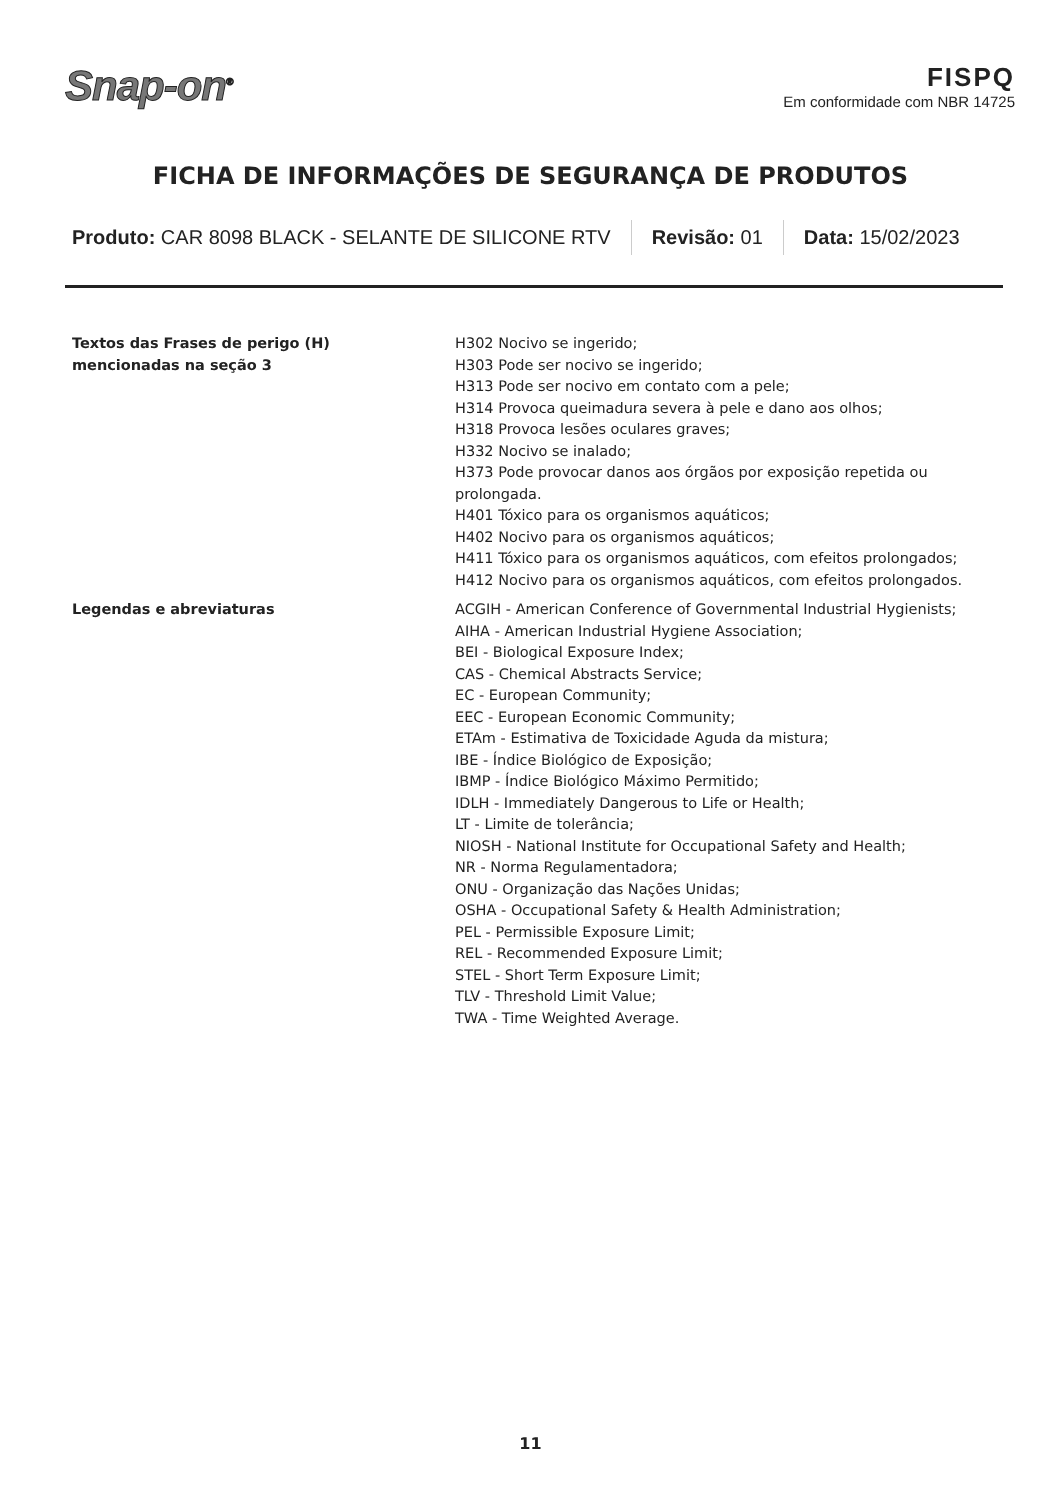Snap-on<sup>®</sup>
FISPQ
Em conformidade com NBR 14725
FICHA DE INFORMAÇÕES DE SEGURANÇA DE PRODUTOS
Produto: CAR 8098 BLACK - SELANTE DE SILICONE RTV
Revisão: 01 Data: 15/02/2023
Textos das Frases de perigo (H)
mencionadas na seção 3
H302 Nocivo se ingerido;
H303 Pode ser nocivo se ingerido;
H313 Pode ser nocivo em contato com a pele;
H314 Provoca queimadura severa à pele e dano aos olhos;
H318 Provoca lesões oculares graves;
H332 Nocivo se inalado;
H373 Pode provocar danos aos órgãos por exposição repetida ou prolongada.
H401 Tóxico para os organismos aquáticos;
H402 Nocivo para os organismos aquáticos;
H411 Tóxico para os organismos aquáticos, com efeitos prolongados;
H412 Nocivo para os organismos aquáticos, com efeitos prolongados.
Legendas e abreviaturas ACGIH - American Conference of Governmental Industrial Hygienists;
AIHA - American Industrial Hygiene Association;
BEI - Biological Exposure Index;
CAS - Chemical Abstracts Service;
EC - European Community;
EEC - European Economic Community;
ETAm - Estimativa de Toxicidade Aguda da mistura;
IBE - Índice Biológico de Exposição;
IBMP - Índice Biológico Máximo Permitido;
IDLH - Immediately Dangerous to Life or Health;
LT - Limite de tolerância;
NIOSH - National Institute for Occupational Safety and Health;
NR - Norma Regulamentadora;
ONU - Organização das Nações Unidas;
OSHA - Occupational Safety & Health Administration;
PEL - Permissible Exposure Limit;
REL - Recommended Exposure Limit;
STEL - Short Term Exposure Limit;
TLV - Threshold Limit Value;
TWA - Time Weighted Average.
11